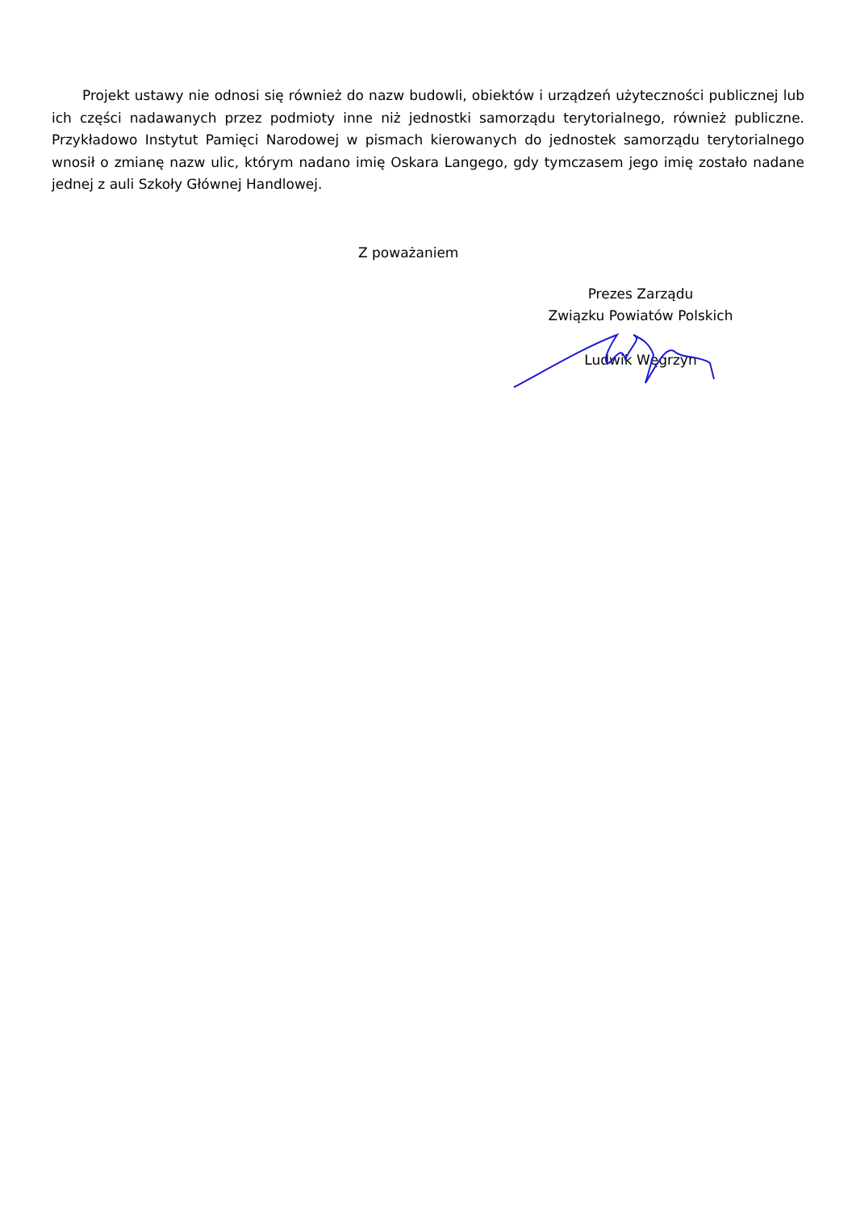Projekt ustawy nie odnosi się również do nazw budowli, obiektów i urządzeń użyteczności publicznej lub ich części nadawanych przez podmioty inne niż jednostki samorządu terytorialnego, również publiczne. Przykładowo Instytut Pamięci Narodowej w pismach kierowanych do jednostek samorządu terytorialnego wnosił o zmianę nazw ulic, którym nadano imię Oskara Langego, gdy tymczasem jego imię zostało nadane jednej z auli Szkoły Głównej Handlowej.
Z poważaniem
Prezes Zarządu
Związku Powiatów Polskich
Ludwik Węgrzyn